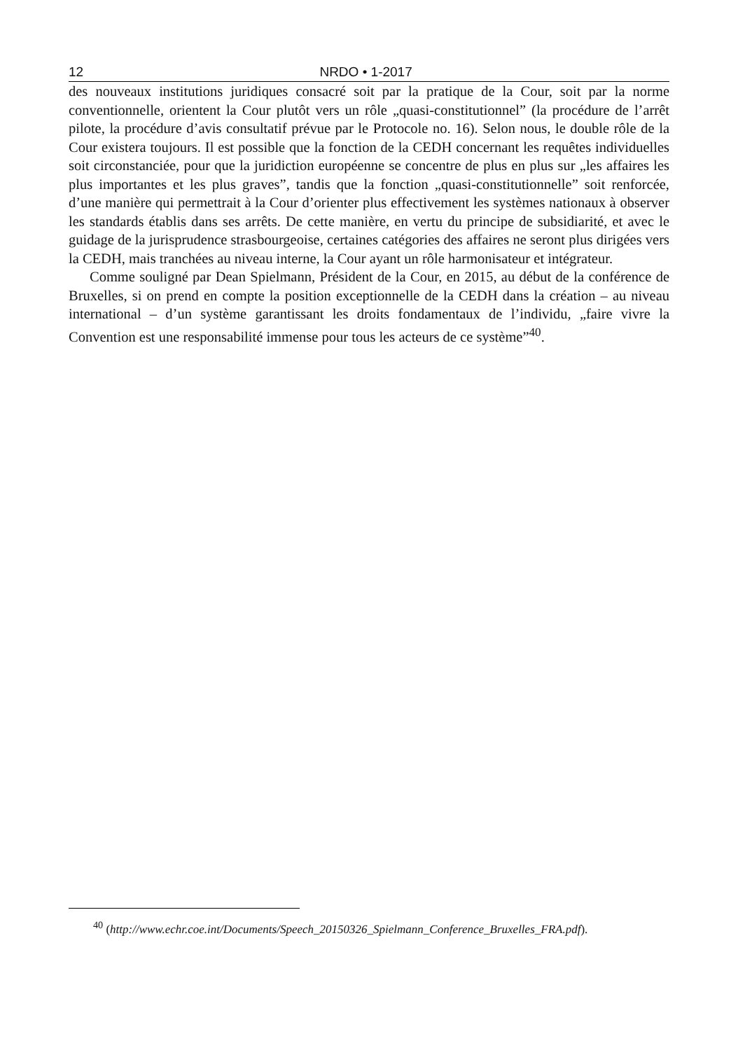12 NRDO • 1-2017
des nouveaux institutions juridiques consacré soit par la pratique de la Cour, soit par la norme conventionnelle, orientent la Cour plutôt vers un rôle „quasi-constitutionnel” (la procédure de l’arrêt pilote, la procédure d’avis consultatif prévue par le Protocole no. 16). Selon nous, le double rôle de la Cour existera toujours. Il est possible que la fonction de la CEDH concernant les requêtes individuelles soit circonstanciée, pour que la juridiction européenne se concentre de plus en plus sur „les affaires les plus importantes et les plus graves”, tandis que la fonction „quasi-constitutionnelle” soit renforcée, d’une manière qui permettrait à la Cour d’orienter plus effectivement les systèmes nationaux à observer les standards établis dans ses arrêts. De cette manière, en vertu du principe de subsidiarité, et avec le guidage de la jurisprudence strasbourgeoise, certaines catégories des affaires ne seront plus dirigées vers la CEDH, mais tranchées au niveau interne, la Cour ayant un rôle harmonisateur et intégrateur.
Comme souligné par Dean Spielmann, Président de la Cour, en 2015, au début de la conférence de Bruxelles, si on prend en compte la position exceptionnelle de la CEDH dans la création – au niveau international – d’un système garantissant les droits fondamentaux de l’individu, „faire vivre la Convention est une responsabilité immense pour tous les acteurs de ce système”<sup>40</sup>.
<sup>40</sup> (http://www.echr.coe.int/Documents/Speech_20150326_Spielmann_Conference_Bruxelles_FRA.pdf).